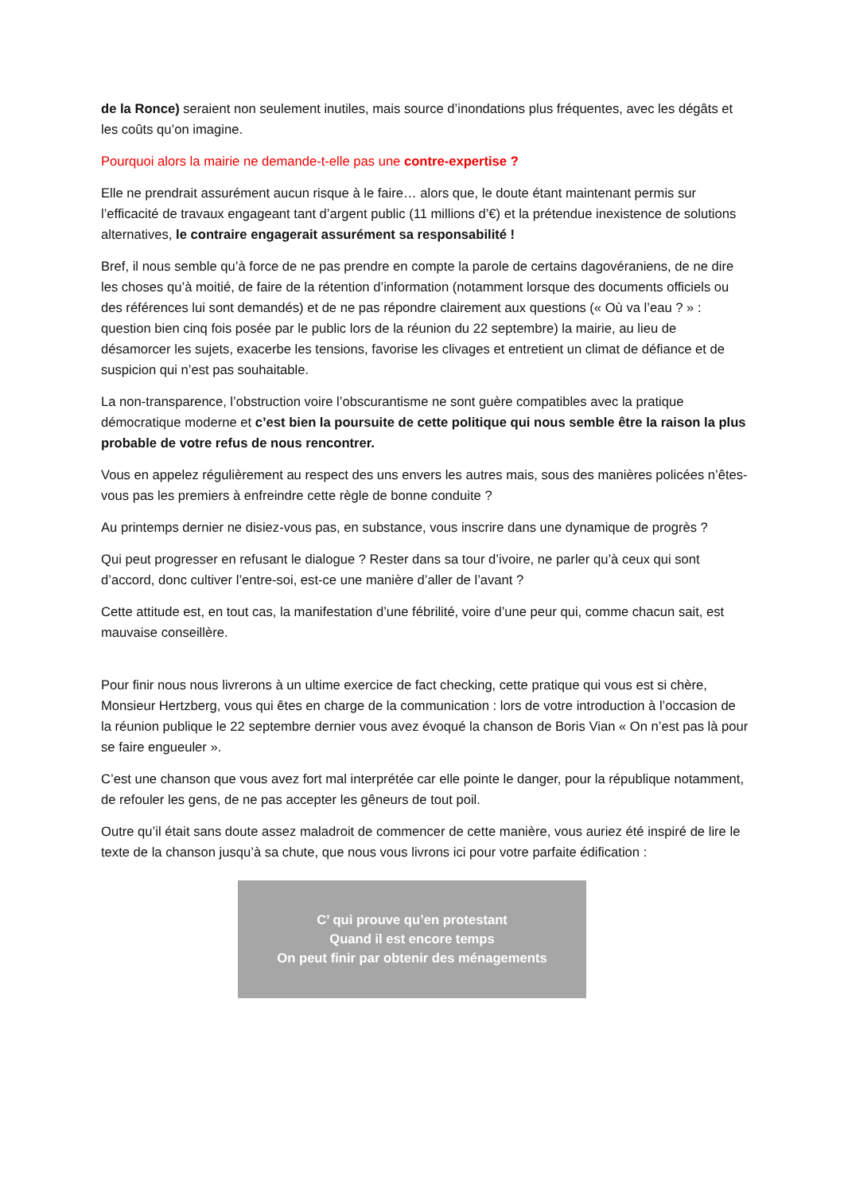de la Ronce) seraient non seulement inutiles, mais source d’inondations plus fréquentes, avec les dégâts et les coûts qu’on imagine.
Pourquoi alors la mairie ne demande-t-elle pas une contre-expertise ?
Elle ne prendrait assurément aucun risque à le faire… alors que, le doute étant maintenant permis sur l’efficacité de travaux engageant tant d’argent public (11 millions d’€) et la prétendue inexistence de solutions alternatives, le contraire engagerait assurément sa responsabilité !
Bref, il nous semble qu’à force de ne pas prendre en compte la parole de certains dagovéraniens, de ne dire les choses qu’à moitié, de faire de la rétention d’information (notamment lorsque des documents officiels ou des références lui sont demandés) et de ne pas répondre clairement aux questions (« Où va l’eau ? » : question bien cinq fois posée par le public lors de la réunion du 22 septembre) la mairie, au lieu de désamorcer les sujets, exacerbe les tensions, favorise les clivages et entretient un climat de défiance et de suspicion qui n’est pas souhaitable.
La non-transparence, l’obstruction voire l’obscurantisme ne sont guère compatibles avec la pratique démocratique moderne et c’est bien la poursuite de cette politique qui nous semble être la raison la plus probable de votre refus de nous rencontrer.
Vous en appelez régulièrement au respect des uns envers les autres mais, sous des manières policées n’êtes-vous pas les premiers à enfreindre cette règle de bonne conduite ?
Au printemps dernier ne disiez-vous pas, en substance, vous inscrire dans une dynamique de progrès ?
Qui peut progresser en refusant le dialogue ? Rester dans sa tour d’ivoire, ne parler qu’à ceux qui sont d’accord, donc cultiver l’entre-soi, est-ce une manière d’aller de l’avant ?
Cette attitude est, en tout cas, la manifestation d’une fébrilité, voire d’une peur qui, comme chacun sait, est mauvaise conseillère.
Pour finir nous nous livrerons à un ultime exercice de fact checking, cette pratique qui vous est si chère, Monsieur Hertzberg, vous qui êtes en charge de la communication : lors de votre introduction à l’occasion de la réunion publique le 22 septembre dernier vous avez évoqué la chanson de Boris Vian « On n’est pas là pour se faire engueuler ».
C’est une chanson que vous avez fort mal interprétée car elle pointe le danger, pour la république notamment, de refouler les gens, de ne pas accepter les gêneurs de tout poil.
Outre qu’il était sans doute assez maladroit de commencer de cette manière, vous auriez été inspiré de lire le texte de la chanson jusqu’à sa chute, que nous vous livrons ici pour votre parfaite édification :
C’ qui prouve qu’en protestant
Quand il est encore temps
On peut finir par obtenir des ménagements